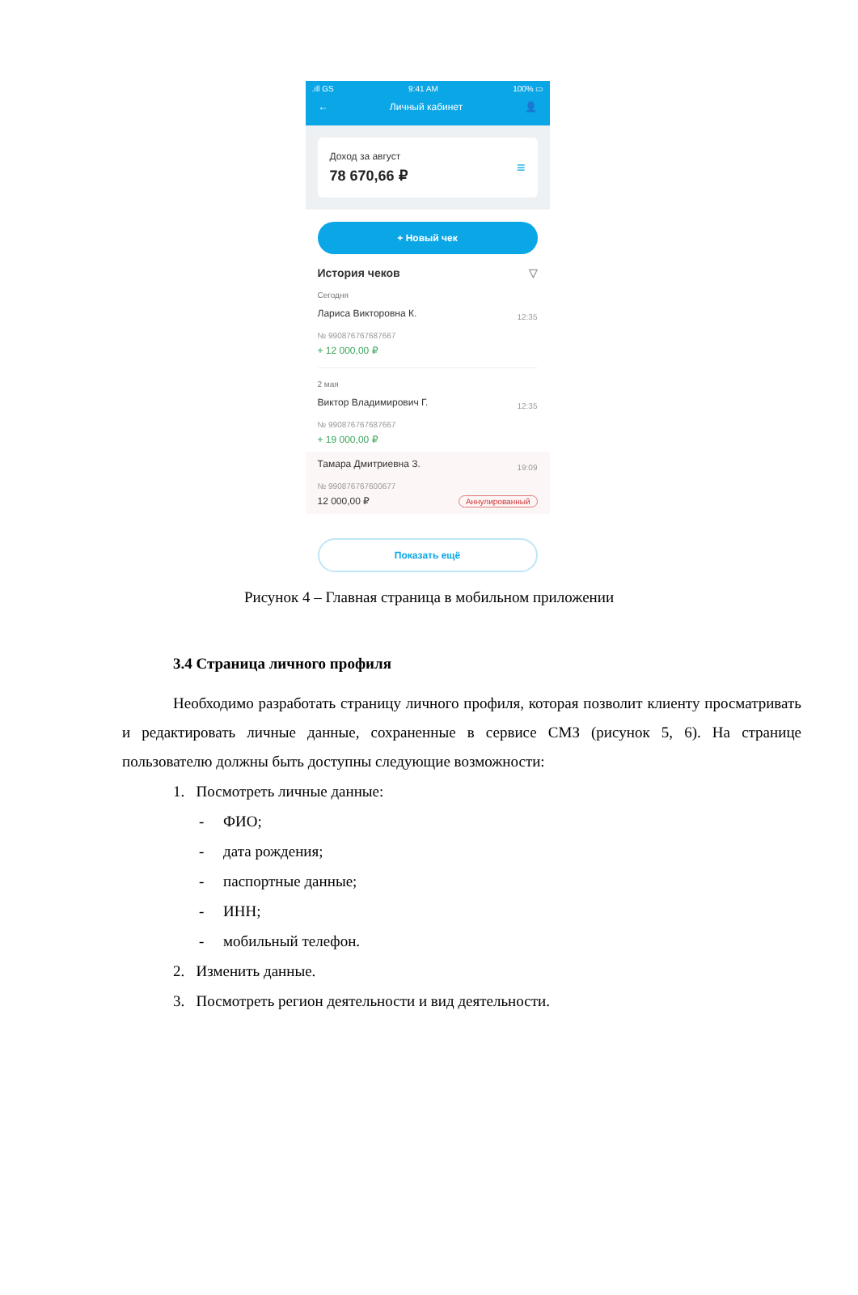.ıll GS 9:41 AM 100% ▭
← Личный кабинет 👤
Доход за август
78 670,66 ₽
≡
+ Новый чек
История чеков ▽
Сегодня
Лариса Викторовна К. 12:35
№ 990876767687667
+ 12 000,00 ₽
2 мая
Виктор Владимирович Г. 12:35
№ 990876767687667
+ 19 000,00 ₽
Тамара Дмитриевна З. 19:09
№ 990876767600677
12 000,00 ₽ Аннулированный
Показать ещё
Рисунок 4 – Главная страница в мобильном приложении
3.4 Страница личного профиля
Необходимо разработать страницу личного профиля, которая позволит клиенту просматривать и редактировать личные данные, сохраненные в сервисе СМЗ (рисунок 5, 6). На странице пользователю должны быть доступны следующие возможности:
1. Посмотреть личные данные:
- ФИО;
- дата рождения;
- паспортные данные;
- ИНН;
- мобильный телефон.
2. Изменить данные.
3. Посмотреть регион деятельности и вид деятельности.